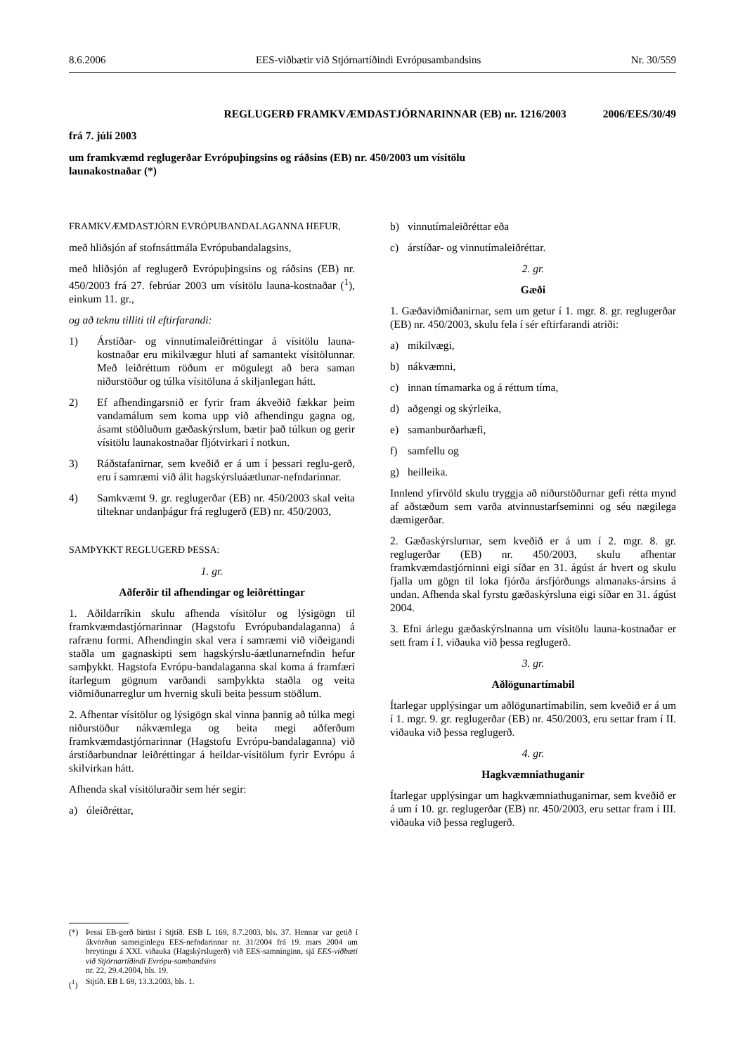8.6.2006 EES-viðbætir við Stjórnartíðindi Evrópusambandsins Nr. 30/559
REGLUGERÐ FRAMKVÆMDASTJÓRNARINNAR (EB) nr. 1216/2003 2006/EES/30/49
frá 7. júlí 2003
um framkvæmd reglugerðar Evrópuþingsins og ráðsins (EB) nr. 450/2003 um vísitölu
launakostnaðar (*)
FRAMKVÆMDASTJÓRN EVRÓPUBANDALAGANNA HEFUR,
með hliðsjón af stofnsáttmála Evrópubandalagsins,
með hliðsjón af reglugerð Evrópuþingsins og ráðsins (EB) nr. 450/2003 frá 27. febrúar 2003 um vísitölu launa-kostnaðar (<sup>1</sup>), einkum 11. gr.,
og að teknu tilliti til eftirfarandi:
1) Árstíðar- og vinnutímaleiðréttingar á vísitölu launa-kostnaðar eru mikilvægur hluti af samantekt vísitölunnar. Með leiðréttum röðum er mögulegt að bera saman niðurstöður og túlka vísitöluna á skiljanlegan hátt.
2) Ef afhendingarsnið er fyrir fram ákveðið fækkar þeim vandamálum sem koma upp við afhendingu gagna og, ásamt stöðluðum gæðaskýrslum, bætir það túlkun og gerir vísitölu launakostnaðar fljótvirkari í notkun.
3) Ráðstafanirnar, sem kveðið er á um í þessari reglu-gerð, eru í samræmi við álit hagskýrsluáætlunar-nefndarinnar.
4) Samkvæmt 9. gr. reglugerðar (EB) nr. 450/2003 skal veita tilteknar undanþágur frá reglugerð (EB) nr. 450/2003,
SAMÞYKKT REGLUGERÐ ÞESSA:
1. gr.
Aðferðir til afhendingar og leiðréttingar
1. Aðildarríkin skulu afhenda vísitölur og lýsigögn til framkvæmdastjórnarinnar (Hagstofu Evrópubandalaganna) á rafrænu formi. Afhendingin skal vera í samræmi við viðeigandi staðla um gagnaskipti sem hagskýrslu-áætlunarnefndin hefur samþykkt. Hagstofa Evrópu-bandalaganna skal koma á framfæri ítarlegum gögnum varðandi samþykkta staðla og veita viðmiðunarreglur um hvernig skuli beita þessum stöðlum.
2. Afhentar vísitölur og lýsigögn skal vinna þannig að túlka megi niðurstöður nákvæmlega og beita megi aðferðum framkvæmdastjórnarinnar (Hagstofu Evrópu-bandalaganna) við árstíðarbundnar leiðréttingar á heildar-vísitölum fyrir Evrópu á skilvirkan hátt.
Afhenda skal vísitöluraðir sem hér segir:
a) óleiðréttar,
b) vinnutímaleiðréttar eða
c) árstíðar- og vinnutímaleiðréttar.
2. gr.
Gæði
1. Gæðaviðmiðanirnar, sem um getur í 1. mgr. 8. gr. reglugerðar (EB) nr. 450/2003, skulu fela í sér eftirfarandi atriði:
a) mikilvægi,
b) nákvæmni,
c) innan tímamarka og á réttum tíma,
d) aðgengi og skýrleika,
e) samanburðarhæfi,
f) samfellu og
g) heilleika.
Innlend yfirvöld skulu tryggja að niðurstöðurnar gefi rétta mynd af aðstæðum sem varða atvinnustarfseminni og séu nægilega dæmigerðar.
2. Gæðaskýrslurnar, sem kveðið er á um í 2. mgr. 8. gr. reglugerðar (EB) nr. 450/2003, skulu afhentar framkvæmdastjórninni eigi síðar en 31. ágúst ár hvert og skulu fjalla um gögn til loka fjórða ársfjórðungs almanaks-ársins á undan. Afhenda skal fyrstu gæðaskýrsluna eigi síðar en 31. ágúst 2004.
3. Efni árlegu gæðaskýrslnanna um vísitölu launa-kostnaðar er sett fram í I. viðauka við þessa reglugerð.
3. gr.
Aðlögunartímabil
Ítarlegar upplýsingar um aðlögunartímabilin, sem kveðið er á um í 1. mgr. 9. gr. reglugerðar (EB) nr. 450/2003, eru settar fram í II. viðauka við þessa reglugerð.
4. gr.
Hagkvæmniathuganir
Ítarlegar upplýsingar um hagkvæmniathuganirnar, sem kveðið er á um í 10. gr. reglugerðar (EB) nr. 450/2003, eru settar fram í III. viðauka við þessa reglugerð.
(*) Þessi EB-gerð birtist í Stjtíð. ESB L 169, 8.7.2003, bls. 37. Hennar var getið í ákvörðun sameiginlegu EES-nefndarinnar nr. 31/2004 frá 19. mars 2004 um breytingu á XXI. viðauka (Hagskýrslugerð) við EES-samninginn, sjá EES-viðbæti við Stjórnartíðindi Evrópu-sambandsins
nr. 22, 29.4.2004, bls. 19.
(<sup>1</sup>) Stjtíð. EB L 69, 13.3.2003, bls. 1.